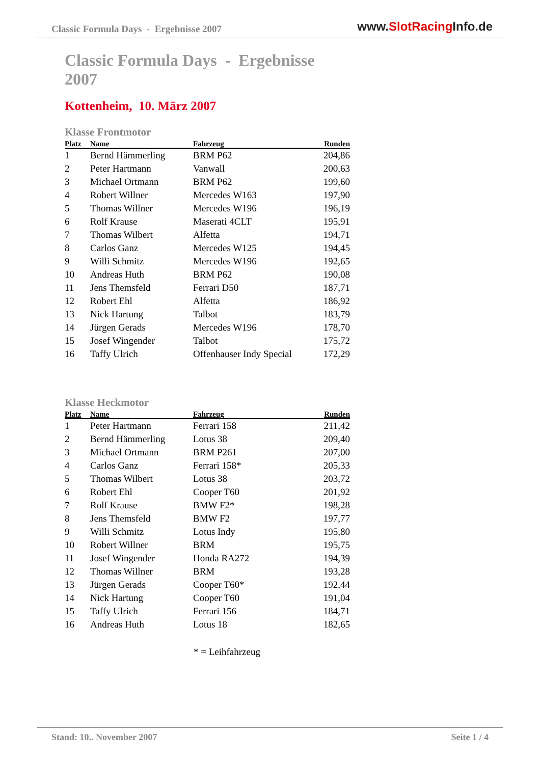Classic Formula Days - Ergebnisse 2007
www.SlotRacing Info.de
Classic Formula Days - Ergebnisse 2007
Kottenheim, 10. März 2007
Klasse Frontmotor
| Platz | Name | Fahrzeug | Runden |
| --- | --- | --- | --- |
| 1 | Bernd Hämmerling | BRM P62 | 204,86 |
| 2 | Peter Hartmann | Vanwall | 200,63 |
| 3 | Michael Ortmann | BRM P62 | 199,60 |
| 4 | Robert Willner | Mercedes W163 | 197,90 |
| 5 | Thomas Willner | Mercedes W196 | 196,19 |
| 6 | Rolf Krause | Maserati 4CLT | 195,91 |
| 7 | Thomas Wilbert | Alfetta | 194,71 |
| 8 | Carlos Ganz | Mercedes W125 | 194,45 |
| 9 | Willi Schmitz | Mercedes W196 | 192,65 |
| 10 | Andreas Huth | BRM P62 | 190,08 |
| 11 | Jens Themsfeld | Ferrari D50 | 187,71 |
| 12 | Robert Ehl | Alfetta | 186,92 |
| 13 | Nick Hartung | Talbot | 183,79 |
| 14 | Jürgen Gerads | Mercedes W196 | 178,70 |
| 15 | Josef Wingender | Talbot | 175,72 |
| 16 | Taffy Ulrich | Offenhauser Indy Special | 172,29 |
Klasse Heckmotor
| Platz | Name | Fahrzeug | Runden |
| --- | --- | --- | --- |
| 1 | Peter Hartmann | Ferrari 158 | 211,42 |
| 2 | Bernd Hämmerling | Lotus 38 | 209,40 |
| 3 | Michael Ortmann | BRM P261 | 207,00 |
| 4 | Carlos Ganz | Ferrari 158* | 205,33 |
| 5 | Thomas Wilbert | Lotus 38 | 203,72 |
| 6 | Robert Ehl | Cooper T60 | 201,92 |
| 7 | Rolf Krause | BMW F2* | 198,28 |
| 8 | Jens Themsfeld | BMW F2 | 197,77 |
| 9 | Willi Schmitz | Lotus Indy | 195,80 |
| 10 | Robert Willner | BRM | 195,75 |
| 11 | Josef Wingender | Honda RA272 | 194,39 |
| 12 | Thomas Willner | BRM | 193,28 |
| 13 | Jürgen Gerads | Cooper T60* | 192,44 |
| 14 | Nick Hartung | Cooper T60 | 191,04 |
| 15 | Taffy Ulrich | Ferrari 156 | 184,71 |
| 16 | Andreas Huth | Lotus 18 | 182,65 |
* = Leihfahrzeug
Stand: 10.. November 2007 Seite 1 / 4